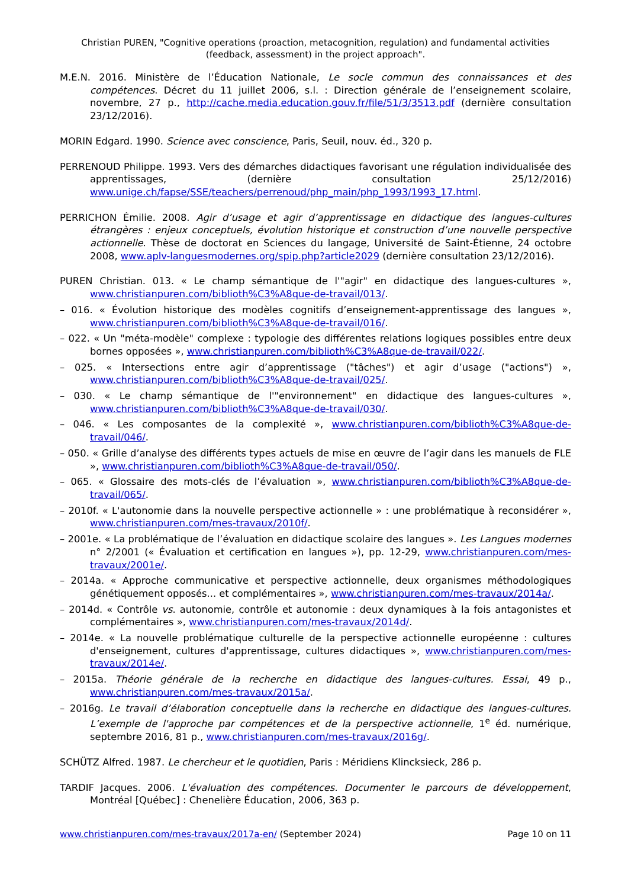Christian PUREN, "Cognitive operations (proaction, metacognition, regulation) and fundamental activities (feedback, assessment) in the project approach".
M.E.N. 2016. Ministère de l’Éducation Nationale, Le socle commun des connaissances et des compétences. Décret du 11 juillet 2006, s.l. : Direction générale de l’enseignement scolaire, novembre, 27 p., http://cache.media.education.gouv.fr/file/51/3/3513.pdf (dernière consultation 23/12/2016).
MORIN Edgard. 1990. Science avec conscience, Paris, Seuil, nouv. éd., 320 p.
PERRENOUD Philippe. 1993. Vers des démarches didactiques favorisant une régulation individualisée des apprentissages, (dernière consultation 25/12/2016) www.unige.ch/fapse/SSE/teachers/perrenoud/php_main/php_1993/1993_17.html.
PERRICHON Émilie. 2008. Agir d’usage et agir d’apprentissage en didactique des langues-cultures étrangères : enjeux conceptuels, évolution historique et construction d’une nouvelle perspective actionnelle. Thèse de doctorat en Sciences du langage, Université de Saint-Étienne, 24 octobre 2008, www.aplv-languesmodernes.org/spip.php?article2029 (dernière consultation 23/12/2016).
PUREN Christian. 013. « Le champ sémantique de l'"agir" en didactique des langues-cultures », www.christianpuren.com/biblioth%C3%A8que-de-travail/013/.
– 016. « Évolution historique des modèles cognitifs d’enseignement-apprentissage des langues », www.christianpuren.com/biblioth%C3%A8que-de-travail/016/.
– 022. « Un "méta-modèle" complexe : typologie des différentes relations logiques possibles entre deux bornes opposées », www.christianpuren.com/biblioth%C3%A8que-de-travail/022/.
– 025. « Intersections entre agir d’apprentissage ("tâches") et agir d’usage ("actions") », www.christianpuren.com/biblioth%C3%A8que-de-travail/025/.
– 030. « Le champ sémantique de l'"environnement" en didactique des langues-cultures », www.christianpuren.com/biblioth%C3%A8que-de-travail/030/.
– 046. « Les composantes de la complexité », www.christianpuren.com/biblioth%C3%A8que-de-travail/046/.
– 050. « Grille d’analyse des différents types actuels de mise en œuvre de l’agir dans les manuels de FLE », www.christianpuren.com/biblioth%C3%A8que-de-travail/050/.
– 065. « Glossaire des mots-clés de l’évaluation », www.christianpuren.com/biblioth%C3%A8que-de-travail/065/.
– 2010f. « L'autonomie dans la nouvelle perspective actionnelle » : une problématique à reconsidérer », www.christianpuren.com/mes-travaux/2010f/.
– 2001e. « La problématique de l’évaluation en didactique scolaire des langues ». Les Langues modernes n° 2/2001 (« Évaluation et certification en langues »), pp. 12-29, www.christianpuren.com/mes-travaux/2001e/.
– 2014a. « Approche communicative et perspective actionnelle, deux organismes méthodologiques génétiquement opposés... et complémentaires », www.christianpuren.com/mes-travaux/2014a/.
– 2014d. « Contrôle vs. autonomie, contrôle et autonomie : deux dynamiques à la fois antagonistes et complémentaires », www.christianpuren.com/mes-travaux/2014d/.
– 2014e. « La nouvelle problématique culturelle de la perspective actionnelle européenne : cultures d'enseignement, cultures d'apprentissage, cultures didactiques », www.christianpuren.com/mes-travaux/2014e/.
– 2015a. Théorie générale de la recherche en didactique des langues-cultures. Essai, 49 p., www.christianpuren.com/mes-travaux/2015a/.
– 2016g. Le travail d’élaboration conceptuelle dans la recherche en didactique des langues-cultures. L’exemple de l'approche par compétences et de la perspective actionnelle, 1<sup>e</sup> éd. numérique, septembre 2016, 81 p., www.christianpuren.com/mes-travaux/2016g/.
SCHÜTZ Alfred. 1987. Le chercheur et le quotidien, Paris : Méridiens Klincksieck, 286 p.
TARDIF Jacques. 2006. L'évaluation des compétences. Documenter le parcours de développement, Montréal [Québec] : Chenelière Éducation, 2006, 363 p.
www.christianpuren.com/mes-travaux/2017a-en/ (September 2024) Page 10 on 11